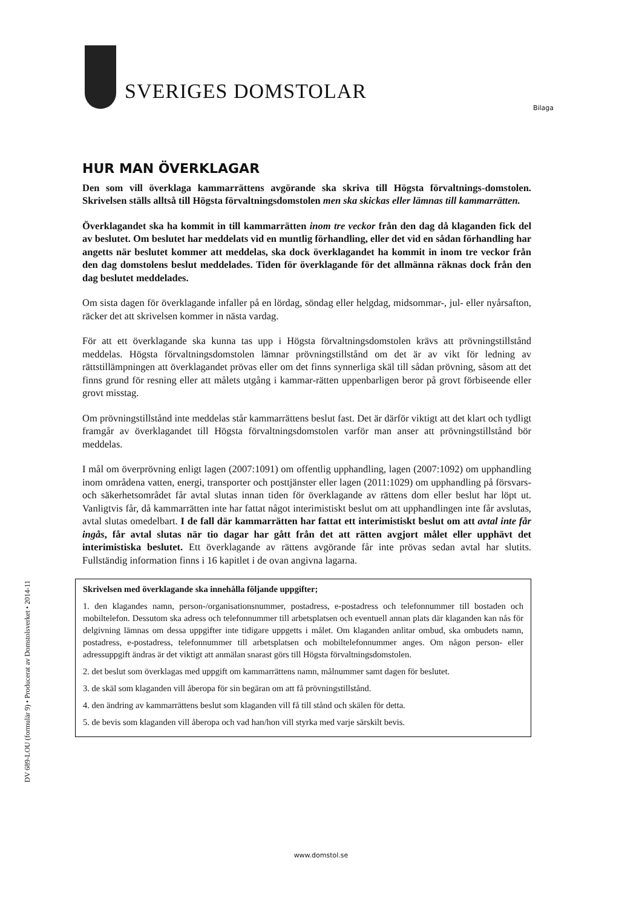SVERIGES DOMSTOLAR
Bilaga
HUR MAN ÖVERKLAGAR
Den som vill överklaga kammarrättens avgörande ska skriva till Högsta förvaltnings-domstolen. Skrivelsen ställs alltså till Högsta förvaltningsdomstolen men ska skickas eller lämnas till kammarrätten.
Överklagandet ska ha kommit in till kammarrätten inom tre veckor från den dag då klaganden fick del av beslutet. Om beslutet har meddelats vid en muntlig förhandling, eller det vid en sådan förhandling har angetts när beslutet kommer att meddelas, ska dock överklagandet ha kommit in inom tre veckor från den dag domstolens beslut meddelades. Tiden för överklagande för det allmänna räknas dock från den dag beslutet meddelades.
Om sista dagen för överklagande infaller på en lördag, söndag eller helgdag, midsommar-, jul- eller nyårsafton, räcker det att skrivelsen kommer in nästa vardag.
För att ett överklagande ska kunna tas upp i Högsta förvaltningsdomstolen krävs att prövningstillstånd meddelas. Högsta förvaltningsdomstolen lämnar prövningstillstånd om det är av vikt för ledning av rättstillämpningen att överklagandet prövas eller om det finns synnerliga skäl till sådan prövning, såsom att det finns grund för resning eller att målets utgång i kammar-rätten uppenbarligen beror på grovt förbiseende eller grovt misstag.
Om prövningstillstånd inte meddelas står kammarrättens beslut fast. Det är därför viktigt att det klart och tydligt framgår av överklagandet till Högsta förvaltningsdomstolen varför man anser att prövningstillstånd bör meddelas.
I mål om överprövning enligt lagen (2007:1091) om offentlig upphandling, lagen (2007:1092) om upphandling inom områdena vatten, energi, transporter och posttjänster eller lagen (2011:1029) om upphandling på försvars- och säkerhetsområdet får avtal slutas innan tiden för överklagande av rättens dom eller beslut har löpt ut. Vanligtvis får, då kammarrätten inte har fattat något interimistiskt beslut om att upphandlingen inte får avslutas, avtal slutas omedelbart. I de fall där kammarrätten har fattat ett interimistiskt beslut om att avtal inte får ingås, får avtal slutas när tio dagar har gått från det att rätten avgjort målet eller upphävt det interimistiska beslutet. Ett överklagande av rättens avgörande får inte prövas sedan avtal har slutits. Fullständig information finns i 16 kapitlet i de ovan angivna lagarna.
Skrivelsen med överklagande ska innehålla följande uppgifter;
1. den klagandes namn, person-/organisationsnummer, postadress, e-postadress och telefonnummer till bostaden och mobiltelefon. Dessutom ska adress och telefonnummer till arbetsplatsen och eventuell annan plats där klaganden kan nås för delgivning lämnas om dessa uppgifter inte tidigare uppgetts i målet. Om klaganden anlitar ombud, ska ombudets namn, postadress, e-postadress, telefonnummer till arbetsplatsen och mobiltelefonnummer anges. Om någon person- eller adressuppgift ändras är det viktigt att anmälan snarast görs till Högsta förvaltningsdomstolen.
2. det beslut som överklagas med uppgift om kammarrättens namn, målnummer samt dagen för beslutet.
3. de skäl som klaganden vill åberopa för sin begäran om att få prövningstillstånd.
4. den ändring av kammarrättens beslut som klaganden vill få till stånd och skälen för detta.
5. de bevis som klaganden vill åberopa och vad han/hon vill styrka med varje särskilt bevis.
DV 689-LOU (formulär 9) • Producerat av Domstolsverket • 2014-11
www.domstol.se